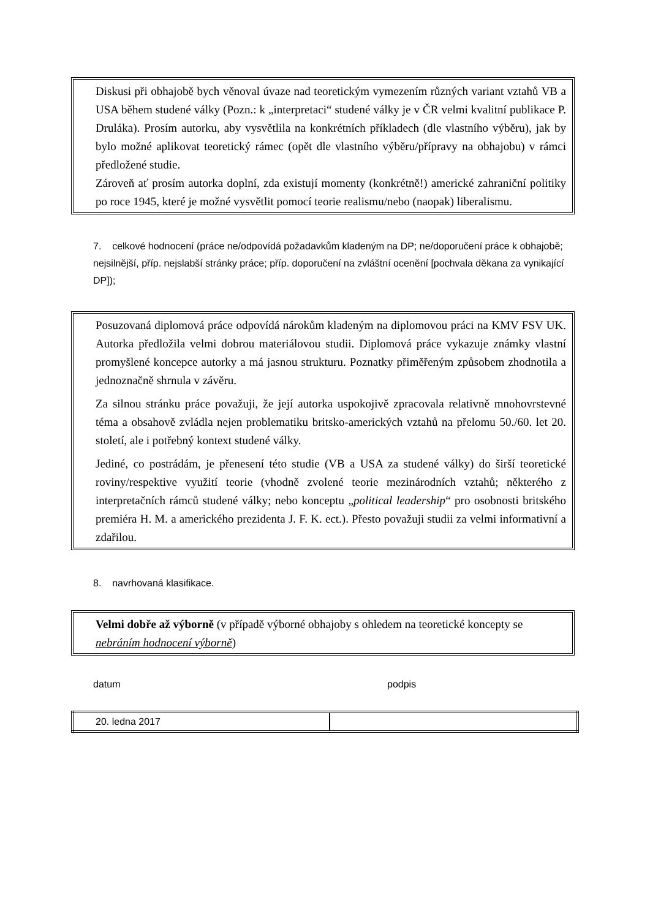Diskusi při obhajobě bych věnoval úvaze nad teoretickým vymezením různých variant vztahů VB a USA během studené války (Pozn.: k „interpretaci“ studené války je v ČR velmi kvalitní publikace P. Druláka). Prosím autorku, aby vysvětlila na konkrétních příkladech (dle vlastního výběru), jak by bylo možné aplikovat teoretický rámec (opět dle vlastního výběru/přípravy na obhajobu) v rámci předložené studie.
Zároveň ať prosím autorka doplní, zda existují momenty (konkrétně!) americké zahraniční politiky po roce 1945, které je možné vysvětlit pomocí teorie realismu/nebo (naopak) liberalismu.
7. celkové hodnocení (práce ne/odpovídá požadavkům kladeným na DP; ne/doporučení práce k obhajobě; nejsilnější, příp. nejslabší stránky práce; příp. doporučení na zvláštní ocenění [pochvala děkana za vynikající DP]);
Posuzovaná diplomová práce odpovídá nárokům kladeným na diplomovou práci na KMV FSV UK. Autorka předložila velmi dobrou materiálovou studii. Diplomová práce vykazuje známky vlastní promyšlené koncepce autorky a má jasnou strukturu. Poznatky přiměřeným způsobem zhodnotila a jednoznačně shrnula v závěru.
Za silnou stránku práce považuji, že její autorka uspokojivě zpracovala relativně mnohovrstevné téma a obsahově zvládla nejen problematiku britsko-amerických vztahů na přelomu 50./60. let 20. století, ale i potřebný kontext studené války.
Jediné, co postrádám, je přenesení této studie (VB a USA za studené války) do širší teoretické roviny/respektive využití teorie (vhodně zvolené teorie mezinárodních vztahů; některého z interpretačních rámců studené války; nebo konceptu „political leadership“ pro osobnosti britského premiéra H. M. a amerického prezidenta J. F. K. ect.). Přesto považuji studii za velmi informativní a zdařilou.
8. navrhovaná klasifikace.
Velmi dobře až výborně (v případě výborné obhajoby s ohledem na teoretické koncepty se nebráním hodnocení výborně)
datum podpis
| 20. ledna 2017 | |